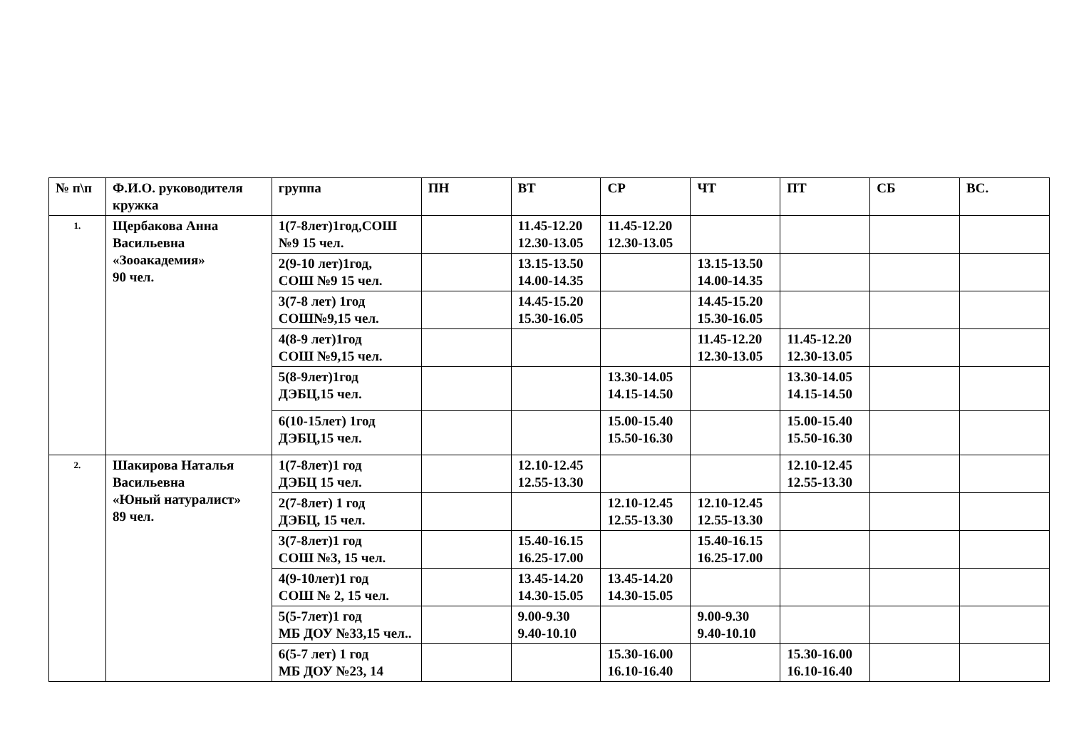| № п\п | Ф.И.О. руководителя кружка | группа | ПН | ВТ | СР | ЧТ | ПТ | СБ | ВС. |
| --- | --- | --- | --- | --- | --- | --- | --- | --- | --- |
| 1. | Щербакова Анна Васильевна «Зооакадемия» 90 чел. | 1(7-8лет)1год,СОШ №9 15 чел. | | 11.45-12.20 12.30-13.05 | 11.45-12.20 12.30-13.05 | | | | |
| | | 2(9-10 лет)1год, СОШ №9 15 чел. | | 13.15-13.50 14.00-14.35 | | 13.15-13.50 14.00-14.35 | | | |
| | | 3(7-8 лет) 1год СОШ№9,15 чел. | | 14.45-15.20 15.30-16.05 | | 14.45-15.20 15.30-16.05 | | | |
| | | 4(8-9 лет)1год СОШ №9,15 чел. | | | | 11.45-12.20 12.30-13.05 | 11.45-12.20 12.30-13.05 | | |
| | | 5(8-9лет)1год ДЭБЦ,15 чел. | | | 13.30-14.05 14.15-14.50 | | 13.30-14.05 14.15-14.50 | | |
| | | 6(10-15лет) 1год ДЭБЦ,15 чел. | | | 15.00-15.40 15.50-16.30 | | 15.00-15.40 15.50-16.30 | | |
| 2. | Шакирова Наталья Васильевна «Юный натуралист» 89 чел. | 1(7-8лет)1 год ДЭБЦ 15 чел. | | 12.10-12.45 12.55-13.30 | | | 12.10-12.45 12.55-13.30 | | |
| | | 2(7-8лет) 1 год ДЭБЦ, 15 чел. | | | 12.10-12.45 12.55-13.30 | 12.10-12.45 12.55-13.30 | | | |
| | | 3(7-8лет)1 год СОШ №3, 15 чел. | | 15.40-16.15 16.25-17.00 | | 15.40-16.15 16.25-17.00 | | | |
| | | 4(9-10лет)1 год СОШ № 2, 15 чел. | | 13.45-14.20 14.30-15.05 | 13.45-14.20 14.30-15.05 | | | | |
| | | 5(5-7лет)1 год МБ ДОУ №33,15 чел.. | | 9.00-9.30 9.40-10.10 | | 9.00-9.30 9.40-10.10 | | | |
| | | 6(5-7 лет) 1 год МБ ДОУ №23, 14 | | | 15.30-16.00 16.10-16.40 | | 15.30-16.00 16.10-16.40 | | |